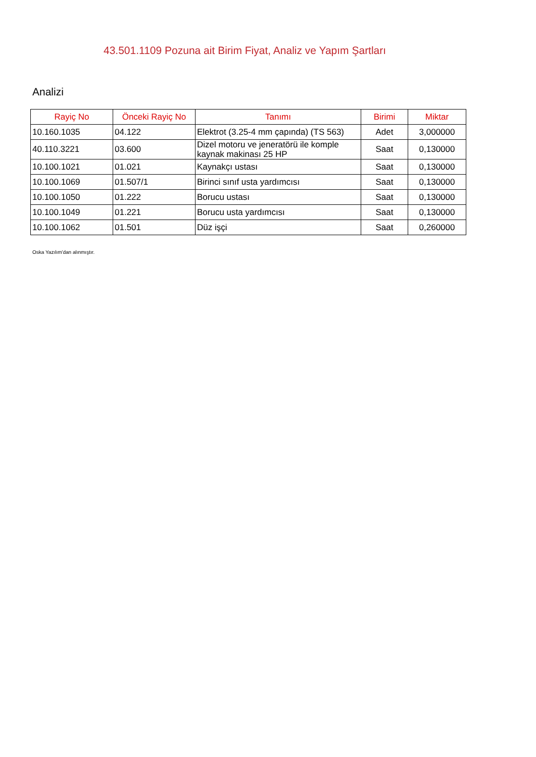43.501.1109 Pozuna ait Birim Fiyat, Analiz ve Yapım Şartları
Analizi
| Rayiç No | Önceki Rayiç No | Tanımı | Birimi | Miktar |
| --- | --- | --- | --- | --- |
| 10.160.1035 | 04.122 | Elektrot (3.25-4 mm çapında) (TS 563) | Adet | 3,000000 |
| 40.110.3221 | 03.600 | Dizel motoru ve jeneratörü ile komple kaynak makinası 25 HP | Saat | 0,130000 |
| 10.100.1021 | 01.021 | Kaynakçı ustası | Saat | 0,130000 |
| 10.100.1069 | 01.507/1 | Birinci sınıf usta yardımcısı | Saat | 0,130000 |
| 10.100.1050 | 01.222 | Borucu ustası | Saat | 0,130000 |
| 10.100.1049 | 01.221 | Borucu usta yardımcısı | Saat | 0,130000 |
| 10.100.1062 | 01.501 | Düz işçi | Saat | 0,260000 |
Oska Yazılım'dan alınmıştır.